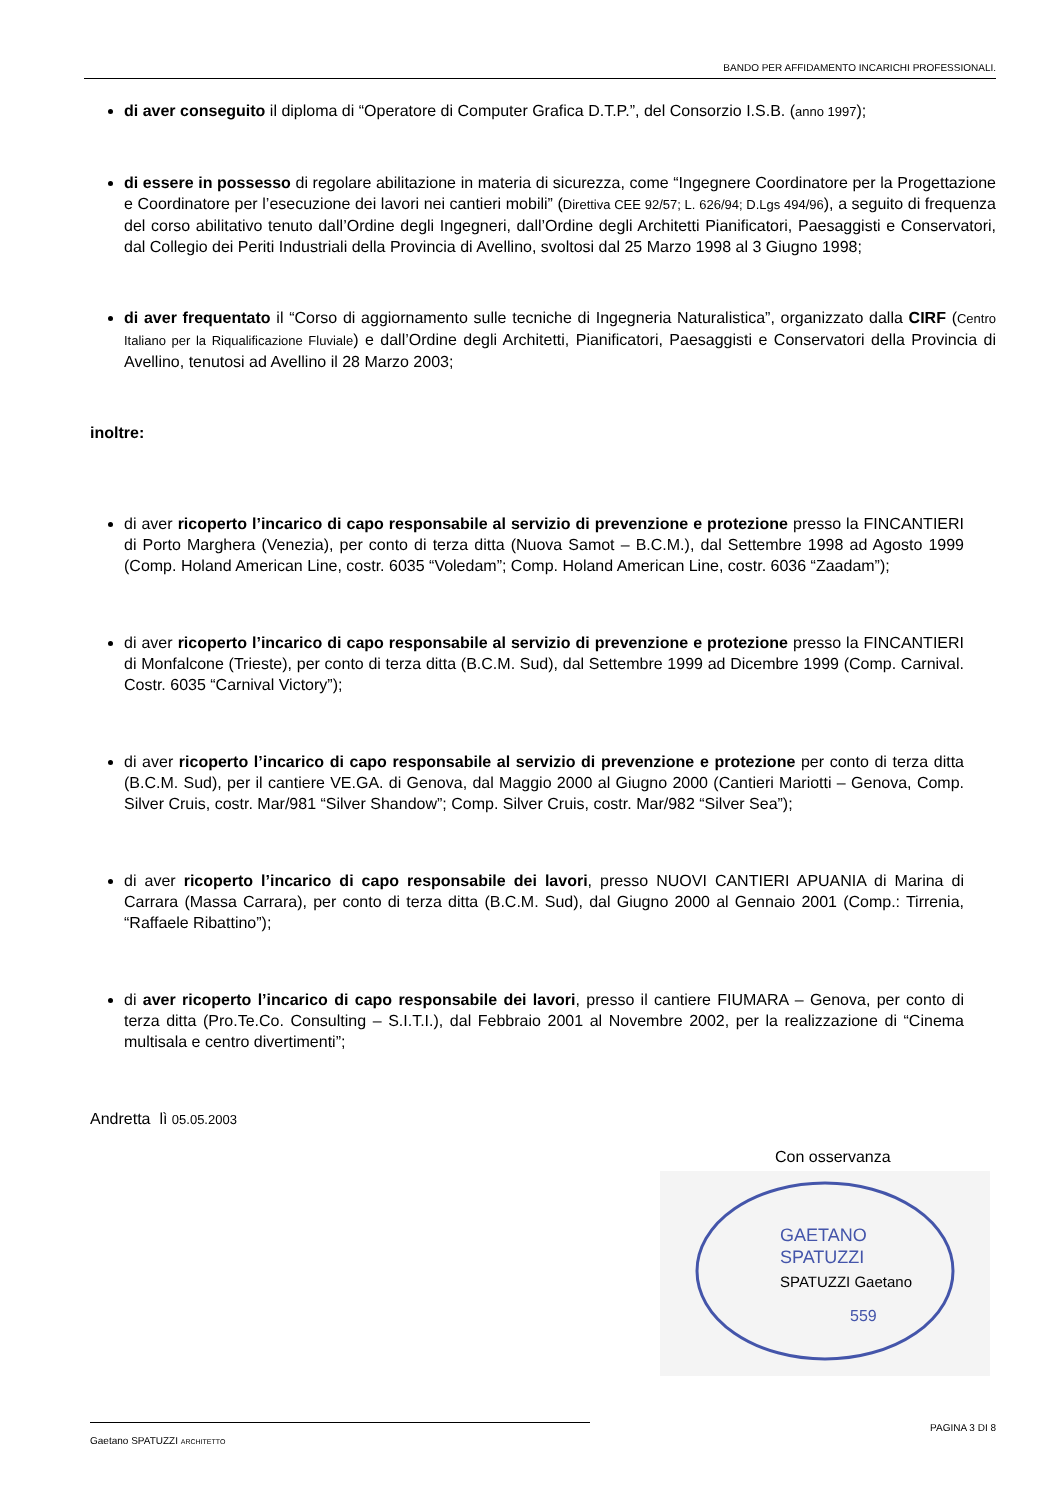BANDO PER AFFIDAMENTO INCARICHI PROFESSIONALI.
di aver conseguito il diploma di “Operatore di Computer Grafica D.T.P.”, del Consorzio I.S.B. (anno 1997);
di essere in possesso di regolare abilitazione in materia di sicurezza, come “Ingegnere Coordinatore per la Progettazione e Coordinatore per l’esecuzione dei lavori nei cantieri mobili” (Direttiva CEE 92/57; L. 626/94; D.Lgs 494/96), a seguito di frequenza del corso abilitativo tenuto dall’Ordine degli Ingegneri, dall’Ordine degli Architetti Pianificatori, Paesaggisti e Conservatori, dal Collegio dei Periti Industriali della Provincia di Avellino, svoltosi dal 25 Marzo 1998 al 3 Giugno 1998;
di aver frequentato il “Corso di aggiornamento sulle tecniche di Ingegneria Naturalistica”, organizzato dalla CIRF (Centro Italiano per la Riqualificazione Fluviale) e dall’Ordine degli Architetti, Pianificatori, Paesaggisti e Conservatori della Provincia di Avellino, tenutosi ad Avellino il 28 Marzo 2003;
inoltre:
di aver ricoperto l’incarico di capo responsabile al servizio di prevenzione e protezione presso la FINCANTIERI di Porto Marghera (Venezia), per conto di terza ditta (Nuova Samot – B.C.M.), dal Settembre 1998 ad Agosto 1999 (Comp. Holand American Line, costr. 6035 “Voledam”; Comp. Holand American Line, costr. 6036 “Zaadam”);
di aver ricoperto l’incarico di capo responsabile al servizio di prevenzione e protezione presso la FINCANTIERI di Monfalcone (Trieste), per conto di terza ditta (B.C.M. Sud), dal Settembre 1999 ad Dicembre 1999 (Comp. Carnival. Costr. 6035 “Carnival Victory”);
di aver ricoperto l’incarico di capo responsabile al servizio di prevenzione e protezione per conto di terza ditta (B.C.M. Sud), per il cantiere VE.GA. di Genova, dal Maggio 2000 al Giugno 2000 (Cantieri Mariotti – Genova, Comp. Silver Cruis, costr. Mar/981 “Silver Shandow”; Comp. Silver Cruis, costr. Mar/982 “Silver Sea”);
di aver ricoperto l’incarico di capo responsabile dei lavori, presso NUOVI CANTIERI APUANIA di Marina di Carrara (Massa Carrara), per conto di terza ditta (B.C.M. Sud), dal Giugno 2000 al Gennaio 2001 (Comp.: Tirrenia, “Raffaele Ribattino”);
di aver ricoperto l’incarico di capo responsabile dei lavori, presso il cantiere FIUMARA – Genova, per conto di terza ditta (Pro.Te.Co. Consulting – S.I.T.I.), dal Febbraio 2001 al Novembre 2002, per la realizzazione di “Cinema multisala e centro divertimenti”;
Andretta lì 05.05.2003
Con osservanza
GAETANO
SPATUZZI
SPATUZZI Gaetano
559
PAGINA 3 DI 8
Gaetano SPATUZZI ARCHITETTO